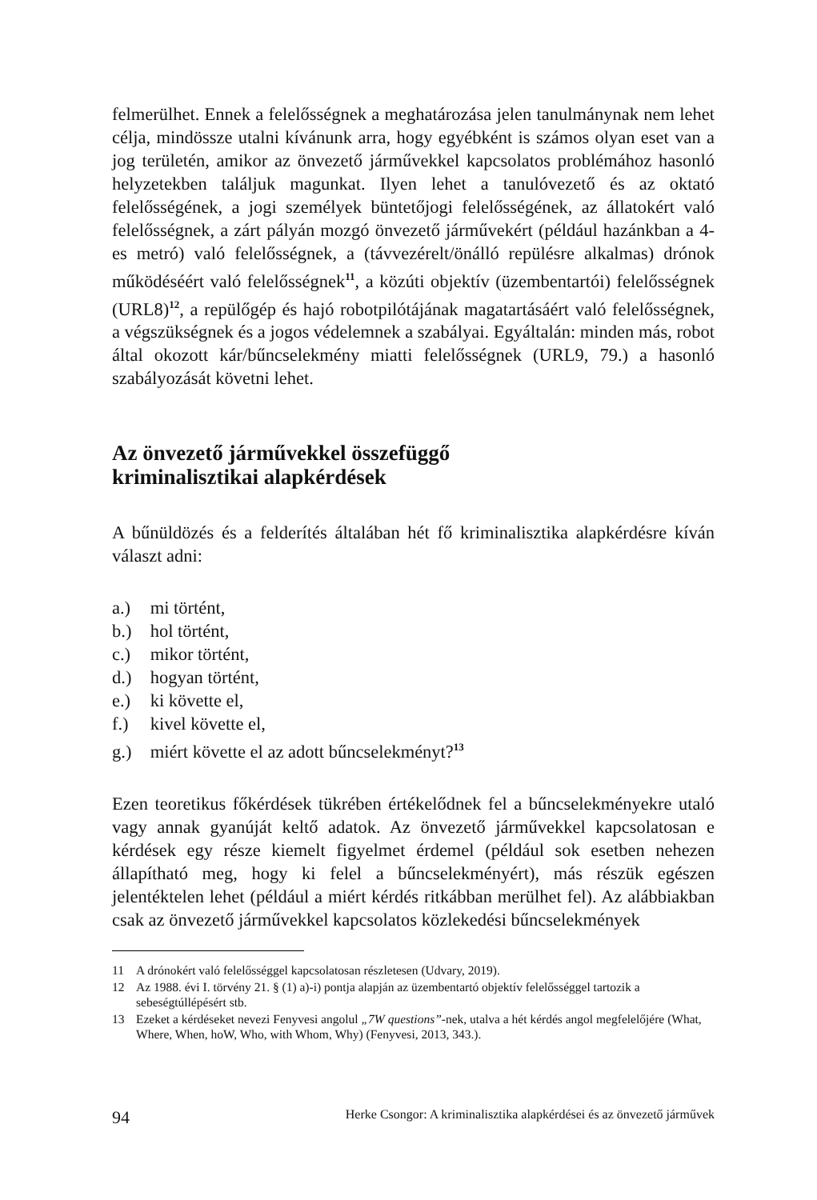felmerülhet. Ennek a felelősségnek a meghatározása jelen tanulmánynak nem lehet célja, mindössze utalni kívánunk arra, hogy egyébként is számos olyan eset van a jog területén, amikor az önvezető járművekkel kapcsolatos problémához hasonló helyzetekben találjuk magunkat. Ilyen lehet a tanulóvezető és az oktató felelősségének, a jogi személyek büntetőjogi felelősségének, az állatokért való felelősségnek, a zárt pályán mozgó önvezető járművekért (például hazánkban a 4-es metró) való felelősségnek, a (távvezérelt/önálló repülésre alkalmas) drónok működéséért való felelősségnek<sup>11</sup>, a közúti objektív (üzembentartói) felelősségnek (URL8)<sup>12</sup>, a repülőgép és hajó robotpilótájának magatartásáért való felelősségnek, a végszükségnek és a jogos védelemnek a szabályai. Egyáltalán: minden más, robot által okozott kár/bűncselekmény miatti felelősségnek (URL9, 79.) a hasonló szabályozását követni lehet.
Az önvezető járművekkel összefüggő
kriminalisztikai alapkérdések
A bűnüldözés és a felderítés általában hét fő kriminalisztika alapkérdésre kíván választ adni:
a.) mi történt,
b.) hol történt,
c.) mikor történt,
d.) hogyan történt,
e.) ki követte el,
f.) kivel követte el,
g.) miért követte el az adott bűncselekményt?<sup>13</sup>
Ezen teoretikus főkérdések tükrében értékelődnek fel a bűncselekményekre utaló vagy annak gyanúját keltő adatok. Az önvezető járművekkel kapcsolatosan e kérdések egy része kiemelt figyelmet érdemel (például sok esetben nehezen állapítható meg, hogy ki felel a bűncselekményért), más részük egészen jelentéktelen lehet (például a miért kérdés ritkábban merülhet fel). Az alábbiakban csak az önvezető járművekkel kapcsolatos közlekedési bűncselekmények
11 A drónokért való felelősséggel kapcsolatosan részletesen (Udvary, 2019).
12 Az 1988. évi I. törvény 21. § (1) a)-i) pontja alapján az üzembentartó objektív felelősséggel tartozik a sebeségtúllépésért stb.
13 Ezeket a kérdéseket nevezi Fenyvesi angolul „7W questions”-nek, utalva a hét kérdés angol megfelelőjére (What, Where, When, hoW, Who, with Whom, Why) (Fenyvesi, 2013, 343.).
94 Herke Csongor: A kriminalisztika alapkérdései és az önvezető járművek